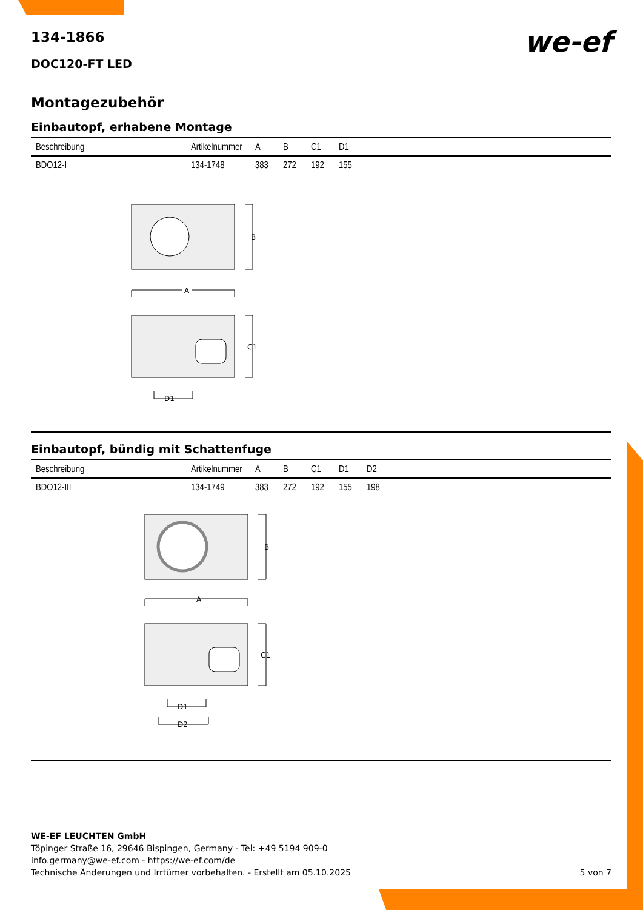we-ef
134-1866
DOC120-FT LED
Montagezubehör
Einbautopf, erhabene Montage
| Beschreibung | Artikelnummer | A | B | C1 | D1 |
| --- | --- | --- | --- | --- | --- |
| BDO12-I | 134-1748 | 383 | 272 | 192 | 155 |
B
A
C1
D1
Einbautopf, bündig mit Schattenfuge
| Beschreibung | Artikelnummer | A | B | C1 | D1 | D2 |
| --- | --- | --- | --- | --- | --- | --- |
| BDO12-III | 134-1749 | 383 | 272 | 192 | 155 | 198 |
B
A
C1
D1
D2
WE-EF LEUCHTEN GmbH
Töpinger Straße 16, 29646 Bispingen, Germany - Tel: +49 5194 909-0
info.germany@we-ef.com - https://we-ef.com/de
Technische Änderungen und Irrtümer vorbehalten. - Erstellt am 05.10.2025 5 von 7